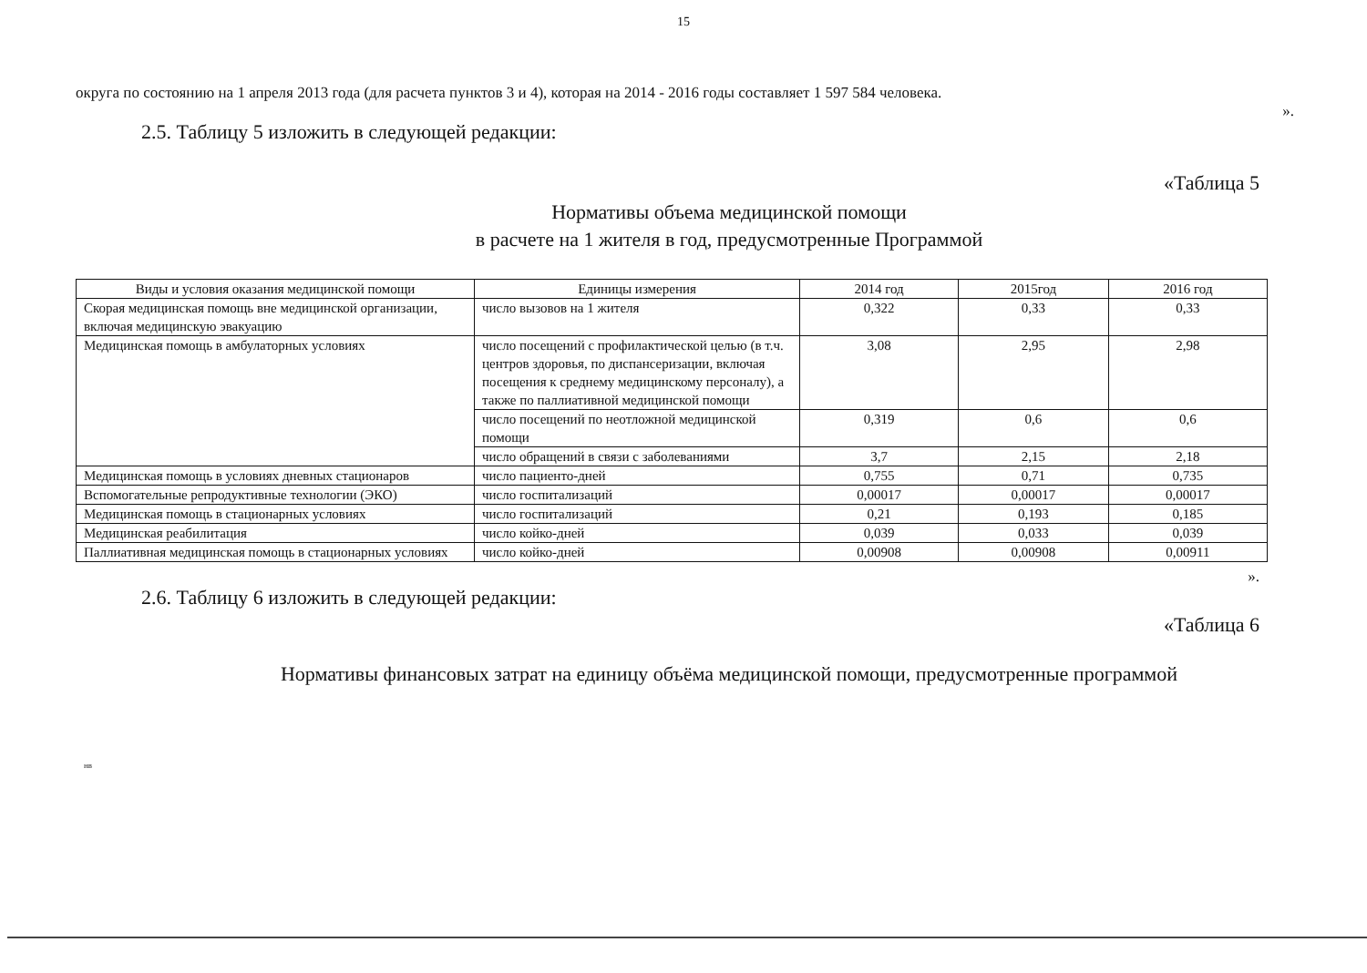15
округа по состоянию на 1 апреля 2013 года (для расчета пунктов 3 и 4), которая на 2014 - 2016 годы составляет 1 597 584 человека.
».
2.5. Таблицу 5 изложить в следующей редакции:
«Таблица 5
Нормативы объема медицинской помощи
в расчете на 1 жителя в год, предусмотренные Программой
| Виды и условия оказания медицинской помощи | Единицы измерения | 2014 год | 2015год | 2016 год |
| --- | --- | --- | --- | --- |
| Скорая медицинская помощь вне медицинской организации, включая медицинскую эвакуацию | число вызовов на 1 жителя | 0,322 | 0,33 | 0,33 |
| Медицинская помощь в амбулаторных условиях | число посещений с профилактической целью (в т.ч. центров здоровья, по диспансеризации, включая посещения к среднему медицинскому персоналу), а также по паллиативной медицинской помощи | 3,08 | 2,95 | 2,98 |
| | число посещений по неотложной медицинской помощи | 0,319 | 0,6 | 0,6 |
| | число обращений в связи с заболеваниями | 3,7 | 2,15 | 2,18 |
| Медицинская помощь в условиях дневных стационаров | число пациенто-дней | 0,755 | 0,71 | 0,735 |
| Вспомогательные репродуктивные технологии (ЭКО) | число госпитализаций | 0,00017 | 0,00017 | 0,00017 |
| Медицинская помощь в стационарных условиях | число госпитализаций | 0,21 | 0,193 | 0,185 |
| Медицинская реабилитация | число койко-дней | 0,039 | 0,033 | 0,039 |
| Паллиативная медицинская помощь в стационарных условиях | число койко-дней | 0,00908 | 0,00908 | 0,00911 |
».
2.6. Таблицу 6 изложить в следующей редакции:
«Таблица 6
Нормативы финансовых затрат на единицу объёма медицинской помощи, предусмотренные программой
нв